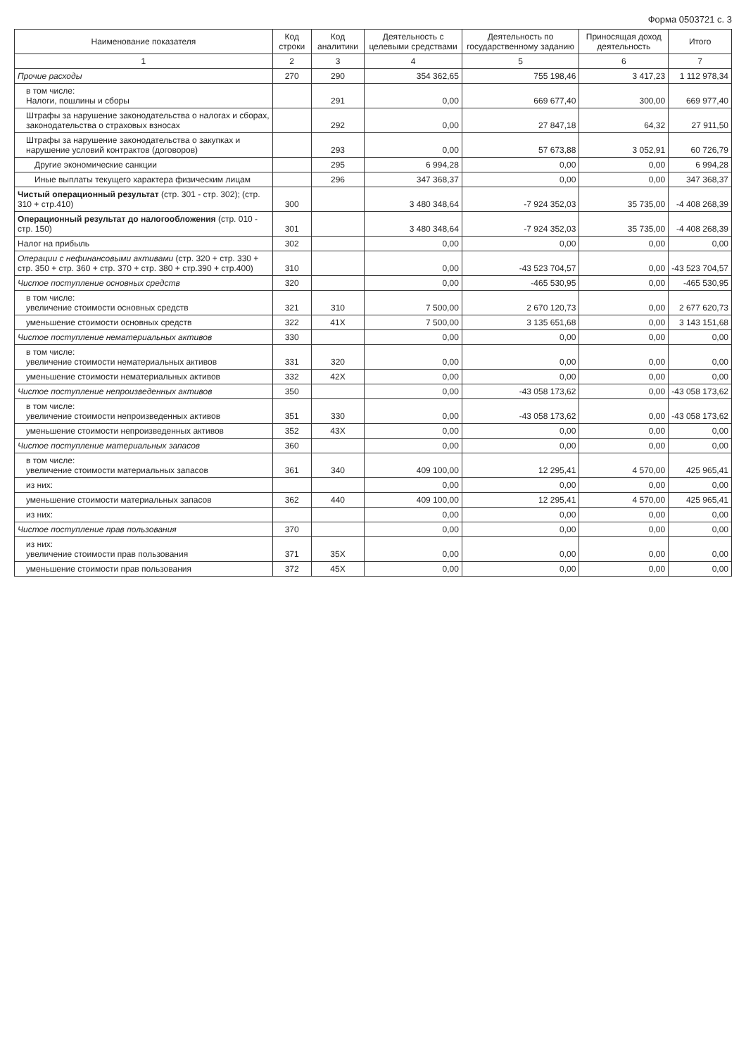Форма 0503721 с. 3
| Наименование показателя | Код строки | Код аналитики | Деятельность с целевыми средствами | Деятельность по государственному заданию | Приносящая доход деятельность | Итого |
| --- | --- | --- | --- | --- | --- | --- |
| 1 | 2 | 3 | 4 | 5 | 6 | 7 |
| Прочие расходы | 270 | 290 | 354 362,65 | 755 198,46 | 3 417,23 | 1 112 978,34 |
| в том числе: Налоги, пошлины и сборы | | 291 | 0,00 | 669 677,40 | 300,00 | 669 977,40 |
| Штрафы за нарушение законодательства о налогах и сборах, законодательства о страховых взносах | | 292 | 0,00 | 27 847,18 | 64,32 | 27 911,50 |
| Штрафы за нарушение законодательства о закупках и нарушение условий контрактов (договоров) | | 293 | 0,00 | 57 673,88 | 3 052,91 | 60 726,79 |
| Другие экономические санкции | | 295 | 6 994,28 | 0,00 | 0,00 | 6 994,28 |
| Иные выплаты текущего характера физическим лицам | | 296 | 347 368,37 | 0,00 | 0,00 | 347 368,37 |
| Чистый операционный результат (стр. 301 - стр. 302); (стр. 310 + стр.410) | 300 | | 3 480 348,64 | -7 924 352,03 | 35 735,00 | -4 408 268,39 |
| Операционный результат до налогообложения (стр. 010 - стр. 150) | 301 | | 3 480 348,64 | -7 924 352,03 | 35 735,00 | -4 408 268,39 |
| Налог на прибыль | 302 | | 0,00 | 0,00 | 0,00 | 0,00 |
| Операции с нефинансовыми активами (стр. 320 + стр. 330 + стр. 350 + стр. 360 + стр. 370 + стр. 380 + стр.390 + стр.400) | 310 | | 0,00 | -43 523 704,57 | 0,00 | -43 523 704,57 |
| Чистое поступление основных средств | 320 | | 0,00 | -465 530,95 | 0,00 | -465 530,95 |
| в том числе: увеличение стоимости основных средств | 321 | 310 | 7 500,00 | 2 670 120,73 | 0,00 | 2 677 620,73 |
| уменьшение стоимости основных средств | 322 | 41X | 7 500,00 | 3 135 651,68 | 0,00 | 3 143 151,68 |
| Чистое поступление нематериальных активов | 330 | | 0,00 | 0,00 | 0,00 | 0,00 |
| в том числе: увеличение стоимости нематериальных активов | 331 | 320 | 0,00 | 0,00 | 0,00 | 0,00 |
| уменьшение стоимости нематериальных активов | 332 | 42X | 0,00 | 0,00 | 0,00 | 0,00 |
| Чистое поступление непроизведенных активов | 350 | | 0,00 | -43 058 173,62 | 0,00 | -43 058 173,62 |
| в том числе: увеличение стоимости непроизведенных активов | 351 | 330 | 0,00 | -43 058 173,62 | 0,00 | -43 058 173,62 |
| уменьшение стоимости непроизведенных активов | 352 | 43X | 0,00 | 0,00 | 0,00 | 0,00 |
| Чистое поступление материальных запасов | 360 | | 0,00 | 0,00 | 0,00 | 0,00 |
| в том числе: увеличение стоимости материальных запасов | 361 | 340 | 409 100,00 | 12 295,41 | 4 570,00 | 425 965,41 |
| из них: | | | 0,00 | 0,00 | 0,00 | 0,00 |
| уменьшение стоимости материальных запасов | 362 | 440 | 409 100,00 | 12 295,41 | 4 570,00 | 425 965,41 |
| из них: | | | 0,00 | 0,00 | 0,00 | 0,00 |
| Чистое поступление прав пользования | 370 | | 0,00 | 0,00 | 0,00 | 0,00 |
| из них: увеличение стоимости прав пользования | 371 | 35X | 0,00 | 0,00 | 0,00 | 0,00 |
| уменьшение стоимости прав пользования | 372 | 45X | 0,00 | 0,00 | 0,00 | 0,00 |